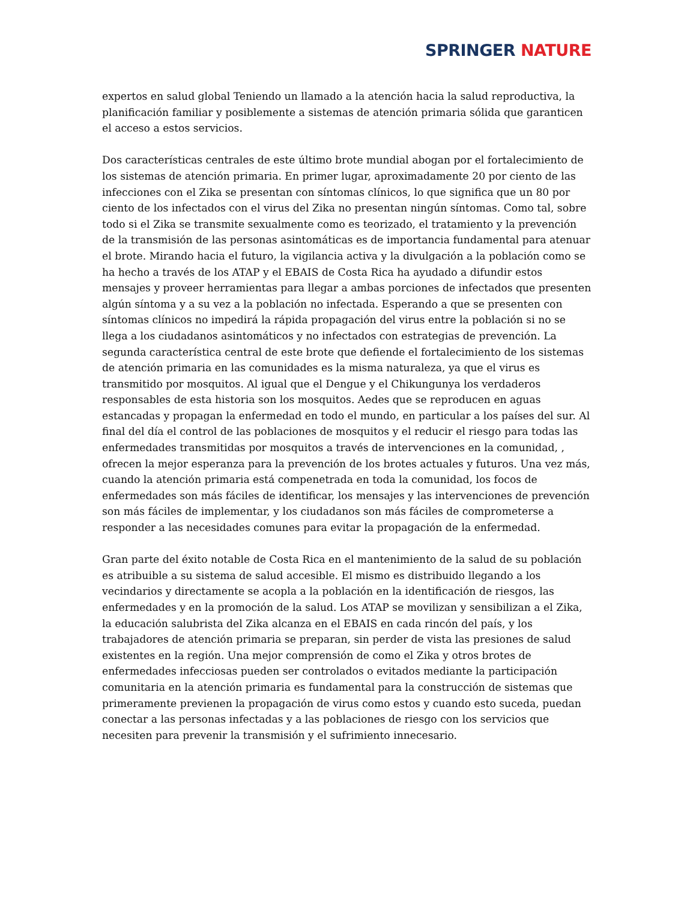SPRINGER NATURE
expertos en salud global Teniendo un llamado a la atención hacia la salud reproductiva, la planificación familiar y posiblemente a sistemas de atención primaria sólida que garanticen el acceso a estos servicios.
Dos características centrales de este último brote mundial abogan por el fortalecimiento de los sistemas de atención primaria. En primer lugar, aproximadamente 20 por ciento de las infecciones con el Zika se presentan con síntomas clínicos, lo que significa que un 80 por ciento de los infectados con el virus del Zika no presentan ningún síntomas. Como tal, sobre todo si el Zika se transmite sexualmente como es teorizado, el tratamiento y la prevención de la transmisión de las personas asintomáticas es de importancia fundamental para atenuar el brote. Mirando hacia el futuro, la vigilancia activa y la divulgación a la población como se ha hecho a través de los ATAP y el EBAIS de Costa Rica ha ayudado a difundir estos mensajes y proveer herramientas para llegar a ambas porciones de infectados que presenten algún síntoma y a su vez a la población no infectada. Esperando a que se presenten con síntomas clínicos no impedirá la rápida propagación del virus entre la población si no se llega a los ciudadanos asintomáticos y no infectados con estrategias de prevención. La segunda característica central de este brote que defiende el fortalecimiento de los sistemas de atención primaria en las comunidades es la misma naturaleza, ya que el virus es transmitido por mosquitos. Al igual que el Dengue y el Chikungunya los verdaderos responsables de esta historia son los mosquitos. Aedes que se reproducen en aguas estancadas y propagan la enfermedad en todo el mundo, en particular a los países del sur. Al final del día el control de las poblaciones de mosquitos y el reducir el riesgo para todas las enfermedades transmitidas por mosquitos a través de intervenciones en la comunidad, , ofrecen la mejor esperanza para la prevención de los brotes actuales y futuros. Una vez más, cuando la atención primaria está compenetrada en toda la comunidad, los focos de enfermedades son más fáciles de identificar, los mensajes y las intervenciones de prevención son más fáciles de implementar, y los ciudadanos son más fáciles de comprometerse a responder a las necesidades comunes para evitar la propagación de la enfermedad.
Gran parte del éxito notable de Costa Rica en el mantenimiento de la salud de su población es atribuible a su sistema de salud accesible. El mismo es distribuido llegando a los vecindarios y directamente se acopla a la población en la identificación de riesgos, las enfermedades y en la promoción de la salud. Los ATAP se movilizan y sensibilizan a el Zika, la educación salubrista del Zika alcanza en el EBAIS en cada rincón del país, y los trabajadores de atención primaria se preparan, sin perder de vista las presiones de salud existentes en la región. Una mejor comprensión de como el Zika y otros brotes de enfermedades infecciosas pueden ser controlados o evitados mediante la participación comunitaria en la atención primaria es fundamental para la construcción de sistemas que primeramente previenen la propagación de virus como estos y cuando esto suceda, puedan conectar a las personas infectadas y a las poblaciones de riesgo con los servicios que necesiten para prevenir la transmisión y el sufrimiento innecesario.